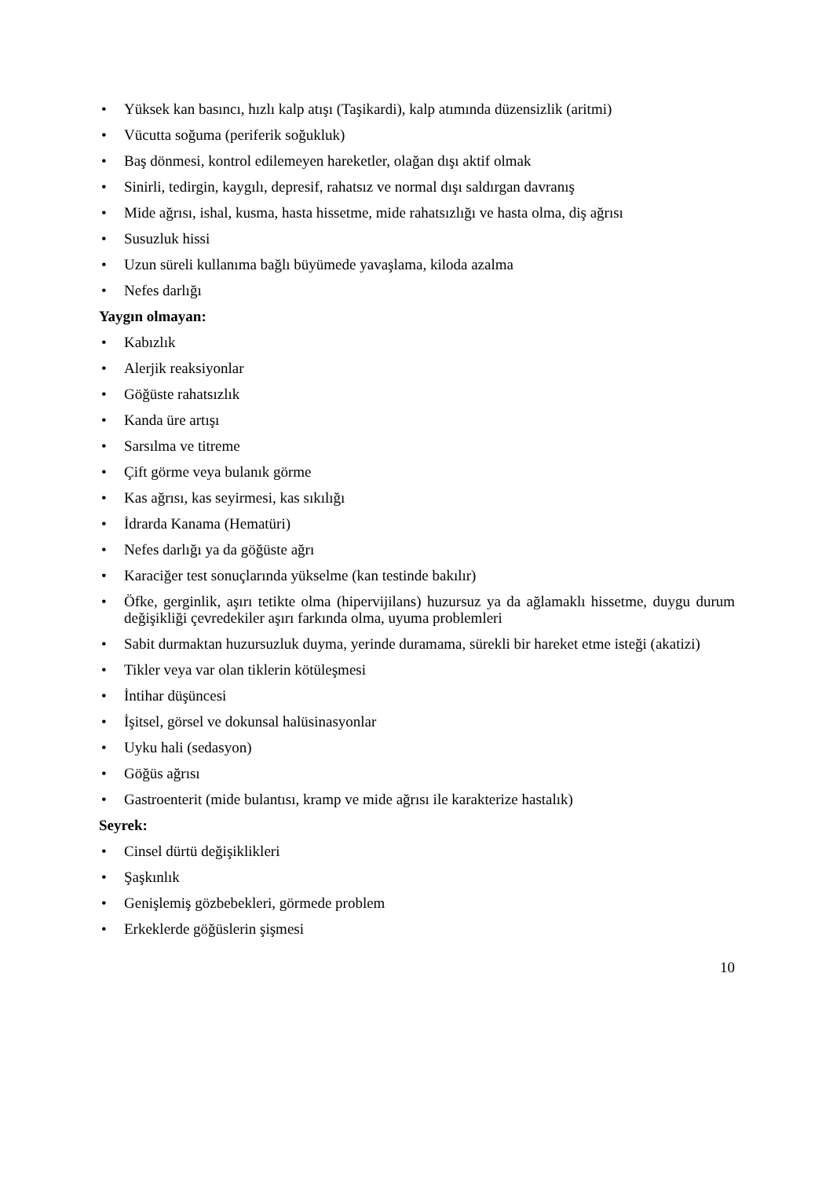• Yüksek kan basıncı, hızlı kalp atışı (Taşikardi), kalp atımında düzensizlik (aritmi)
• Vücutta soğuma (periferik soğukluk)
• Baş dönmesi, kontrol edilemeyen hareketler, olağan dışı aktif olmak
• Sinirli, tedirgin, kaygılı, depresif, rahatsız ve normal dışı saldırgan davranış
• Mide ağrısı, ishal, kusma, hasta hissetme, mide rahatsızlığı ve hasta olma, diş ağrısı
• Susuzluk hissi
• Uzun süreli kullanıma bağlı büyümede yavaşlama, kiloda azalma
• Nefes darlığı
Yaygın olmayan:
• Kabızlık
• Alerjik reaksiyonlar
• Göğüste rahatsızlık
• Kanda üre artışı
• Sarsılma ve titreme
• Çift görme veya bulanık görme
• Kas ağrısı, kas seyirmesi, kas sıkılığı
• İdrarda Kanama (Hematüri)
• Nefes darlığı ya da göğüste ağrı
• Karaciğer test sonuçlarında yükselme (kan testinde bakılır)
• Öfke, gerginlik, aşırı tetikte olma (hipervijilans) huzursuz ya da ağlamaklı hissetme, duygu durum değişikliği çevredekiler aşırı farkında olma, uyuma problemleri
• Sabit durmaktan huzursuzluk duyma, yerinde duramama, sürekli bir hareket etme isteği (akatizi)
• Tikler veya var olan tiklerin kötüleşmesi
• İntihar düşüncesi
• İşitsel, görsel ve dokunsal halüsinasyonlar
• Uyku hali (sedasyon)
• Göğüs ağrısı
• Gastroenterit (mide bulantısı, kramp ve mide ağrısı ile karakterize hastalık)
Seyrek:
• Cinsel dürtü değişiklikleri
• Şaşkınlık
• Genişlemiş gözbebekleri, görmede problem
• Erkeklerde göğüslerin şişmesi
10